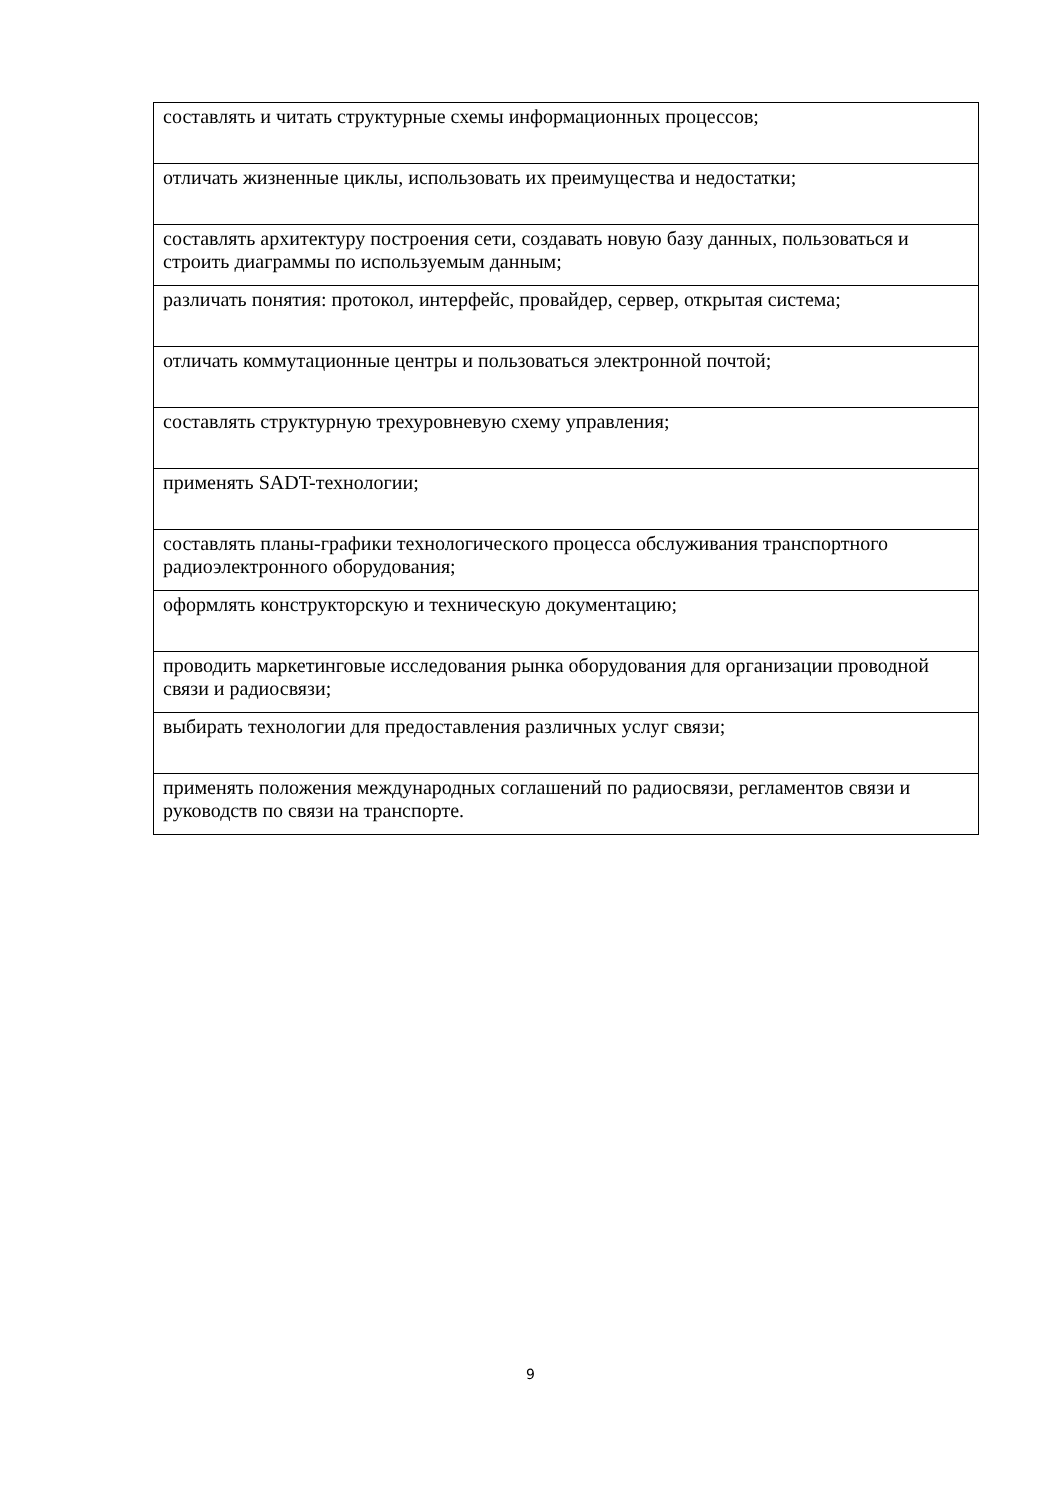| составлять и читать структурные схемы информационных процессов; |
| отличать жизненные циклы, использовать их преимущества и недостатки; |
| составлять архитектуру построения сети, создавать новую базу данных, пользоваться и строить диаграммы по используемым данным; |
| различать понятия: протокол, интерфейс, провайдер, сервер, открытая система; |
| отличать коммутационные центры и пользоваться электронной почтой; |
| составлять структурную трехуровневую схему управления; |
| применять SADT-технологии; |
| составлять планы-графики технологического процесса обслуживания транспортного радиоэлектронного оборудования; |
| оформлять конструкторскую и техническую документацию; |
| проводить маркетинговые исследования рынка оборудования для организации проводной связи и радиосвязи; |
| выбирать технологии для предоставления различных услуг связи; |
| применять положения международных соглашений по радиосвязи, регламентов связи и руководств по связи на транспорте. |
9